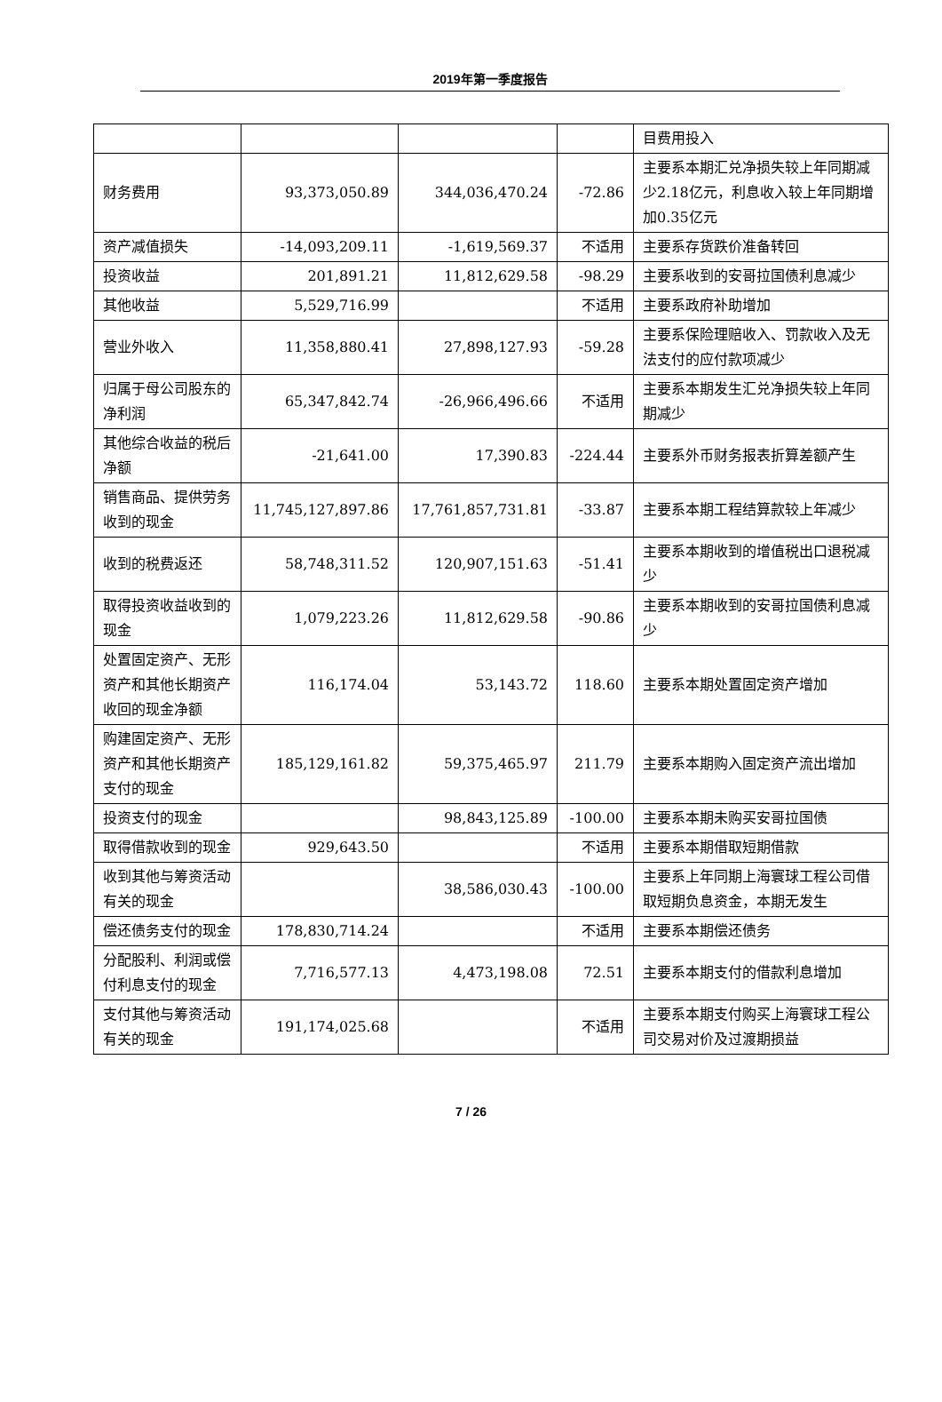2019年第一季度报告
| | | | | 目费用投入 |
| 财务费用 | 93,373,050.89 | 344,036,470.24 | -72.86 | 主要系本期汇兑净损失较上年同期减少2.18亿元，利息收入较上年同期增加0.35亿元 |
| 资产减值损失 | -14,093,209.11 | -1,619,569.37 | 不适用 | 主要系存货跌价准备转回 |
| 投资收益 | 201,891.21 | 11,812,629.58 | -98.29 | 主要系收到的安哥拉国债利息减少 |
| 其他收益 | 5,529,716.99 | | 不适用 | 主要系政府补助增加 |
| 营业外收入 | 11,358,880.41 | 27,898,127.93 | -59.28 | 主要系保险理赔收入、罚款收入及无法支付的应付款项减少 |
| 归属于母公司股东的净利润 | 65,347,842.74 | -26,966,496.66 | 不适用 | 主要系本期发生汇兑净损失较上年同期减少 |
| 其他综合收益的税后净额 | -21,641.00 | 17,390.83 | -224.44 | 主要系外币财务报表折算差额产生 |
| 销售商品、提供劳务收到的现金 | 11,745,127,897.86 | 17,761,857,731.81 | -33.87 | 主要系本期工程结算款较上年减少 |
| 收到的税费返还 | 58,748,311.52 | 120,907,151.63 | -51.41 | 主要系本期收到的增值税出口退税减少 |
| 取得投资收益收到的现金 | 1,079,223.26 | 11,812,629.58 | -90.86 | 主要系本期收到的安哥拉国债利息减少 |
| 处置固定资产、无形资产和其他长期资产收回的现金净额 | 116,174.04 | 53,143.72 | 118.60 | 主要系本期处置固定资产增加 |
| 购建固定资产、无形资产和其他长期资产支付的现金 | 185,129,161.82 | 59,375,465.97 | 211.79 | 主要系本期购入固定资产流出增加 |
| 投资支付的现金 | | 98,843,125.89 | -100.00 | 主要系本期未购买安哥拉国债 |
| 取得借款收到的现金 | 929,643.50 | | 不适用 | 主要系本期借取短期借款 |
| 收到其他与筹资活动有关的现金 | | 38,586,030.43 | -100.00 | 主要系上年同期上海寰球工程公司借取短期负息资金，本期无发生 |
| 偿还债务支付的现金 | 178,830,714.24 | | 不适用 | 主要系本期偿还债务 |
| 分配股利、利润或偿付利息支付的现金 | 7,716,577.13 | 4,473,198.08 | 72.51 | 主要系本期支付的借款利息增加 |
| 支付其他与筹资活动有关的现金 | 191,174,025.68 | | 不适用 | 主要系本期支付购买上海寰球工程公司交易对价及过渡期损益 |
7 / 26